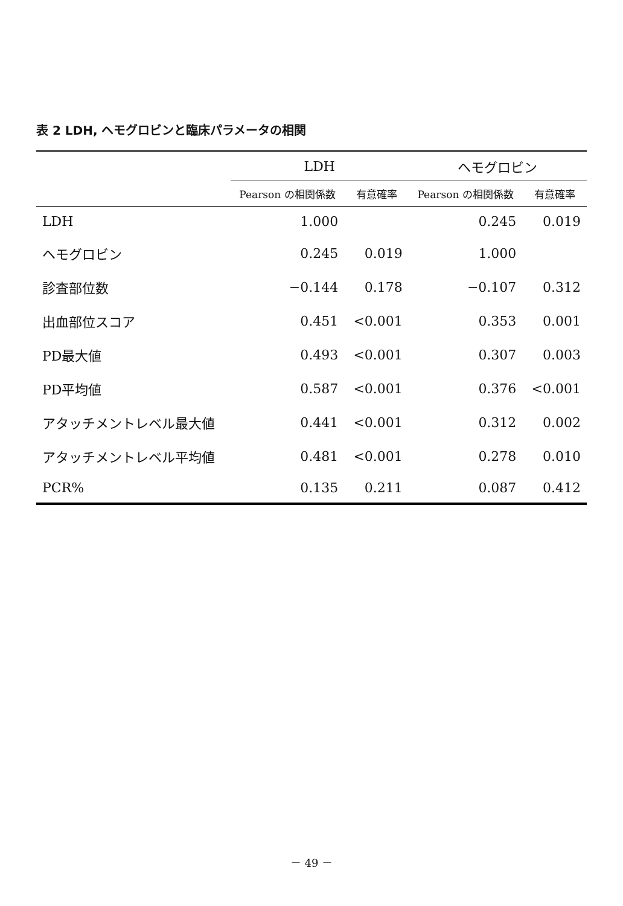表 2 LDH, ヘモグロビンと臨床パラメータの相関
| | LDH | | ヘモグロビン | |
| --- | --- | --- | --- | --- |
| | Pearson の相関係数 | 有意確率 | Pearson の相関係数 | 有意確率 |
| LDH | 1.000 | | 0.245 | 0.019 |
| ヘモグロビン | 0.245 | 0.019 | 1.000 | |
| 診査部位数 | −0.144 | 0.178 | −0.107 | 0.312 |
| 出血部位スコア | 0.451 | <0.001 | 0.353 | 0.001 |
| PD最大値 | 0.493 | <0.001 | 0.307 | 0.003 |
| PD平均値 | 0.587 | <0.001 | 0.376 | <0.001 |
| アタッチメントレベル最大値 | 0.441 | <0.001 | 0.312 | 0.002 |
| アタッチメントレベル平均値 | 0.481 | <0.001 | 0.278 | 0.010 |
| PCR% | 0.135 | 0.211 | 0.087 | 0.412 |
－ 49 －